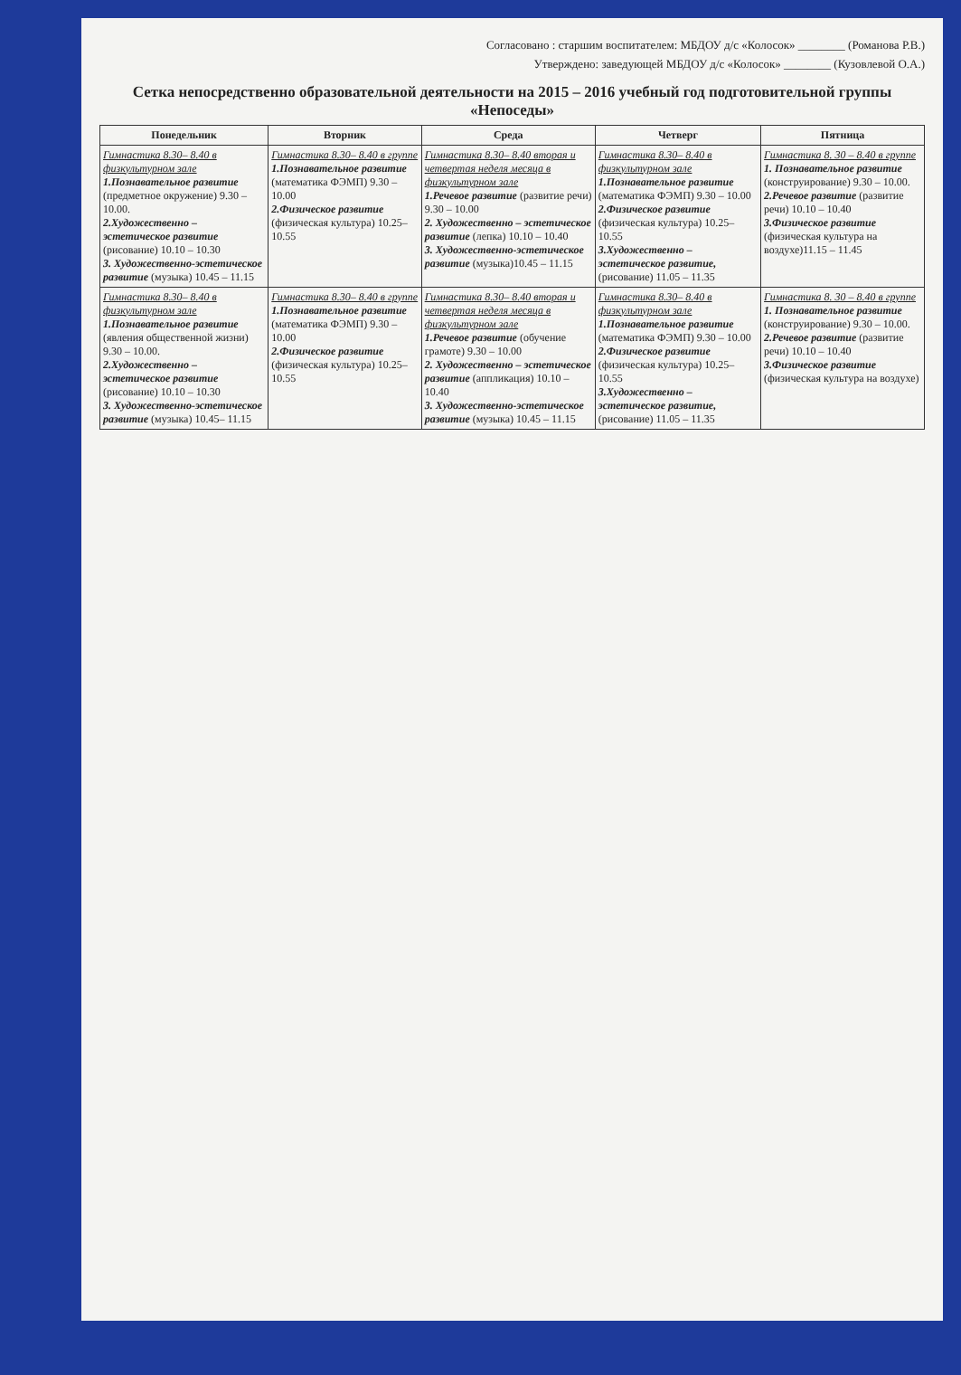Согласовано : старшим воспитателем: МБДОУ д/с «Колосок» ________ (Романова Р.В.)
Утверждено: заведующей МБДОУ д/с «Колосок» ________ (Кузовлевой О.А.)
Сетка непосредственно образовательной деятельности на 2015 – 2016 учебный год подготовительной группы «Непоседы»
| Понедельник | Вторник | Среда | Четверг | Пятница |
| --- | --- | --- | --- | --- |
| Гимнастика 8.30– 8.40 в физкультурном зале 1.Познавательное развитие (предметное окружение) 9.30 – 10.00. 2.Художественно – эстетическое развитие (рисование) 10.10 – 10.30 3. Художественно-эстетическое развитие (музыка) 10.45 – 11.15 | Гимнастика 8.30– 8.40 в группе 1.Познавательное развитие (математика ФЭМП) 9.30 – 10.00 2.Физическое развитие (физическая культура) 10.25– 10.55 | Гимнастика 8.30– 8.40 вторая и четвертая неделя месяца в физкультурном зале 1.Речевое развитие (развитие речи) 9.30 – 10.00 2. Художественно – эстетическое развитие (лепка) 10.10 – 10.40 3. Художественно-эстетическое развитие (музыка)10.45 – 11.15 | Гимнастика 8.30– 8.40 в физкультурном зале 1.Познавательное развитие (математика ФЭМП) 9.30 – 10.00 2.Физическое развитие (физическая культура) 10.25– 10.55 3.Художественно – эстетическое развитие, (рисование) 11.05 – 11.35 | Гимнастика 8. 30 – 8.40 в группе 1. Познавательное развитие (конструирование) 9.30 – 10.00. 2.Речевое развитие (развитие речи) 10.10 – 10.40 3.Физическое развитие (физическая культура на воздухе)11.15 – 11.45 |
| Гимнастика 8.30– 8.40 в физкультурном зале 1.Познавательное развитие (явления общественной жизни) 9.30 – 10.00. 2.Художественно – эстетическое развитие (рисование) 10.10 – 10.30 3. Художественно-эстетическое развитие (музыка) 10.45– 11.15 | Гимнастика 8.30– 8.40 в группе 1.Познавательное развитие (математика ФЭМП) 9.30 – 10.00 2.Физическое развитие (физическая культура) 10.25– 10.55 | Гимнастика 8.30– 8.40 вторая и четвертая неделя месяца в физкультурном зале 1.Речевое развитие (обучение грамоте) 9.30 – 10.00 2. Художественно – эстетическое развитие (аппликация) 10.10 – 10.40 3. Художественно-эстетическое развитие (музыка) 10.45 – 11.15 | Гимнастика 8.30– 8.40 в физкультурном зале 1.Познавательное развитие (математика ФЭМП) 9.30 – 10.00 2.Физическое развитие (физическая культура) 10.25– 10.55 3.Художественно – эстетическое развитие, (рисование) 11.05 – 11.35 | Гимнастика 8. 30 – 8.40 в группе 1. Познавательное развитие (конструирование) 9.30 – 10.00. 2.Речевое развитие (развитие речи) 10.10 – 10.40 3.Физическое развитие (физическая культура на воздухе) |